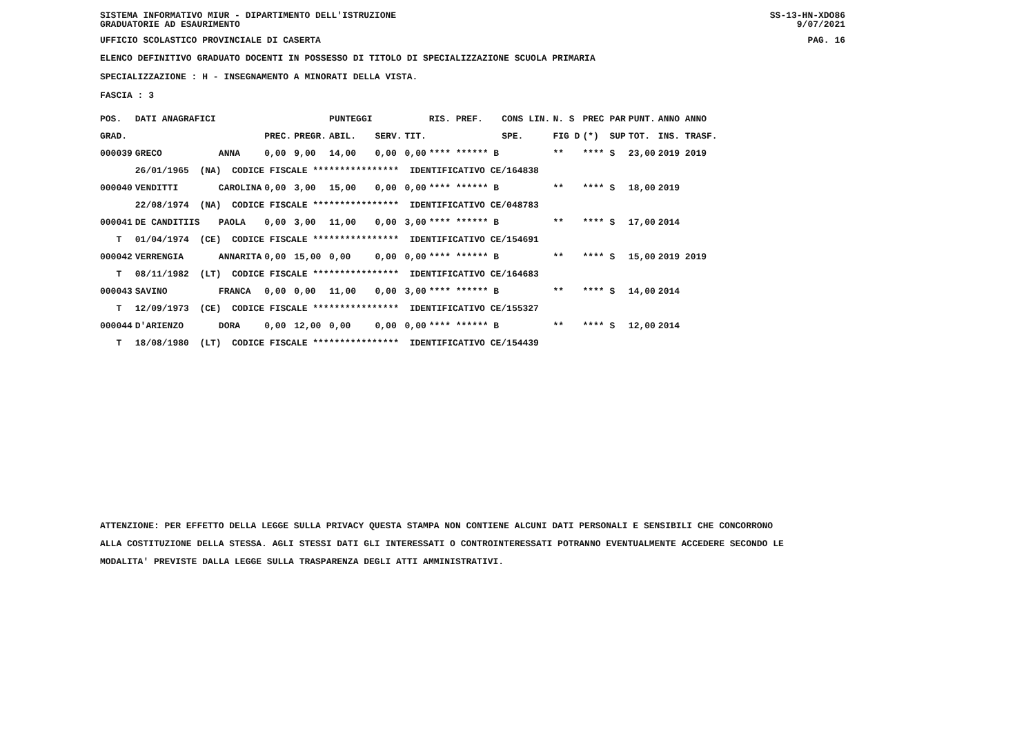SISTEMA INFORMATIVO MIUR - DIPARTIMENTO DELL'ISTRUZIONE
GRADUATORIE AD ESAURIMENTO SS-13-HN-XDO86
9/07/2021
UFFICIO SCOLASTICO PROVINCIALE DI CASERTA PAG. 16
ELENCO DEFINITIVO GRADUATO DOCENTI IN POSSESSO DI TITOLO DI SPECIALIZZAZIONE SCUOLA PRIMARIA
SPECIALIZZAZIONE : H - INSEGNAMENTO A MINORATI DELLA VISTA.
FASCIA : 3
| POS. | DATI ANAGRAFICI | | | | PUNTEGGI | | | RIS. PREF. | CONS LIN. | N. S | PREC PAR | PUNT. | ANNO ANNO |
| --- | --- | --- | --- | --- | --- | --- | --- | --- | --- | --- | --- | --- | --- |
| GRAD. | | | PREC. | PREGR. | ABIL. | SERV. | TIT. | | SPE. | FIG D | (*) SUP | TOT. | INS. TRASF. |
| 000039 | GRECO | ANNA | 0,00 | 9,00 | 14,00 | 0,00 | 0,00 | **** ****** B | | ** | **** S | 23,00 | 2019 2019 |
| | 26/01/1965 (NA) CODICE FISCALE **************** IDENTIFICATIVO CE/164838 | | | | | | | | | | | | |
| 000040 | VENDITTI | CAROLINA | 0,00 | 3,00 | 15,00 | 0,00 | 0,00 | **** ****** B | | ** | **** S | 18,00 | 2019 |
| | 22/08/1974 (NA) CODICE FISCALE **************** IDENTIFICATIVO CE/048783 | | | | | | | | | | | | |
| 000041 | DE CANDITIIS | PAOLA | 0,00 | 3,00 | 11,00 | 0,00 | 3,00 | **** ****** B | | ** | **** S | 17,00 | 2014 |
| T | 01/04/1974 (CE) CODICE FISCALE **************** IDENTIFICATIVO CE/154691 | | | | | | | | | | | | |
| 000042 | VERRENGIA | ANNARITA | 0,00 | 15,00 | 0,00 | 0,00 | 0,00 | **** ****** B | | ** | **** S | 15,00 | 2019 2019 |
| T | 08/11/1982 (LT) CODICE FISCALE **************** IDENTIFICATIVO CE/164683 | | | | | | | | | | | | |
| 000043 | SAVINO | FRANCA | 0,00 | 0,00 | 11,00 | 0,00 | 3,00 | **** ****** B | | ** | **** S | 14,00 | 2014 |
| T | 12/09/1973 (CE) CODICE FISCALE **************** IDENTIFICATIVO CE/155327 | | | | | | | | | | | | |
| 000044 | D'ARIENZO | DORA | 0,00 | 12,00 | 0,00 | 0,00 | 0,00 | **** ****** B | | ** | **** S | 12,00 | 2014 |
| T | 18/08/1980 (LT) CODICE FISCALE **************** IDENTIFICATIVO CE/154439 | | | | | | | | | | | | |
ATTENZIONE: PER EFFETTO DELLA LEGGE SULLA PRIVACY QUESTA STAMPA NON CONTIENE ALCUNI DATI PERSONALI E SENSIBILI CHE CONCORRONO
ALLA COSTITUZIONE DELLA STESSA. AGLI STESSI DATI GLI INTERESSATI O CONTROINTERESSATI POTRANNO EVENTUALMENTE ACCEDERE SECONDO LE
MODALITA' PREVISTE DALLA LEGGE SULLA TRASPARENZA DEGLI ATTI AMMINISTRATIVI.